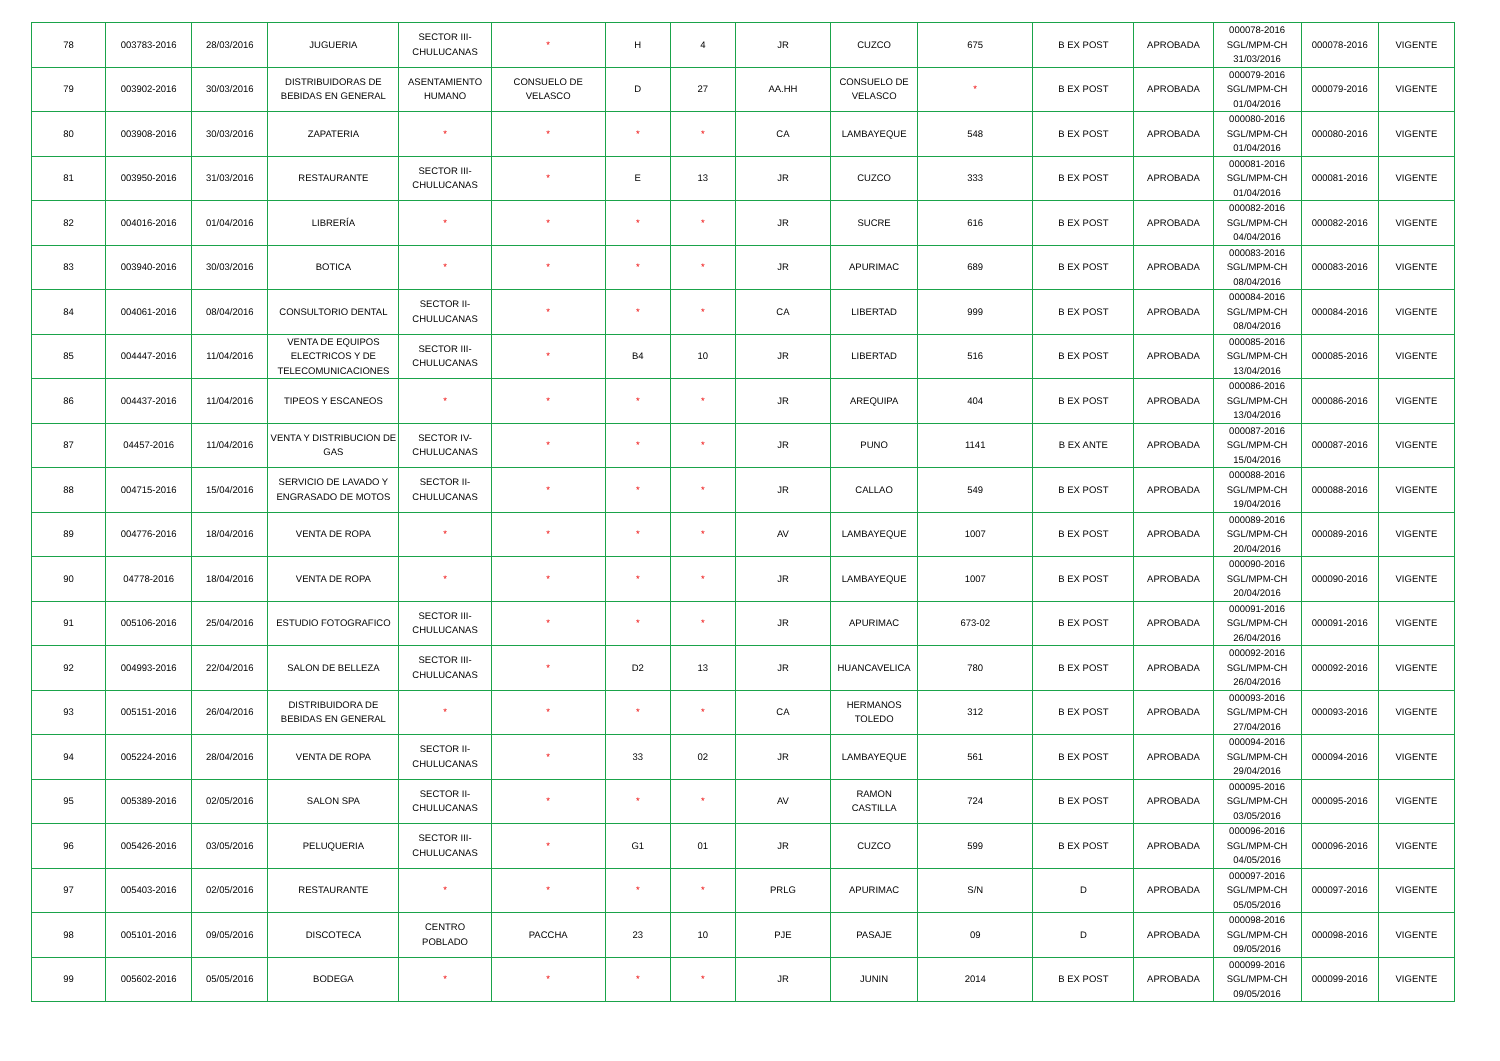| 78 | 003783-2016 | 28/03/2016 | JUGUERIA | SECTOR III-CHULUCANAS | * | H | 4 | JR | CUZCO | 675 | B EX POST | APROBADA | 000078-2016 SGL/MPM-CH 31/03/2016 | 000078-2016 | VIGENTE |
| 79 | 003902-2016 | 30/03/2016 | DISTRIBUIDORAS DE BEBIDAS EN GENERAL | ASENTAMIENTO HUMANO | CONSUELO DE VELASCO | D | 27 | AA.HH | CONSUELO DE VELASCO | * | B EX POST | APROBADA | 000079-2016 SGL/MPM-CH 01/04/2016 | 000079-2016 | VIGENTE |
| 80 | 003908-2016 | 30/03/2016 | ZAPATERIA | * | * | * | * | CA | LAMBAYEQUE | 548 | B EX POST | APROBADA | 000080-2016 SGL/MPM-CH 01/04/2016 | 000080-2016 | VIGENTE |
| 81 | 003950-2016 | 31/03/2016 | RESTAURANTE | SECTOR III-CHULUCANAS | * | E | 13 | JR | CUZCO | 333 | B EX POST | APROBADA | 000081-2016 SGL/MPM-CH 01/04/2016 | 000081-2016 | VIGENTE |
| 82 | 004016-2016 | 01/04/2016 | LIBRERÍA | * | * | * | * | JR | SUCRE | 616 | B EX POST | APROBADA | 000082-2016 SGL/MPM-CH 04/04/2016 | 000082-2016 | VIGENTE |
| 83 | 003940-2016 | 30/03/2016 | BOTICA | * | * | * | * | JR | APURIMAC | 689 | B EX POST | APROBADA | 000083-2016 SGL/MPM-CH 08/04/2016 | 000083-2016 | VIGENTE |
| 84 | 004061-2016 | 08/04/2016 | CONSULTORIO DENTAL | SECTOR II-CHULUCANAS | * | * | * | CA | LIBERTAD | 999 | B EX POST | APROBADA | 000084-2016 SGL/MPM-CH 08/04/2016 | 000084-2016 | VIGENTE |
| 85 | 004447-2016 | 11/04/2016 | VENTA DE EQUIPOS ELECTRICOS Y DE TELECOMUNICACIONES | SECTOR III-CHULUCANAS | * | B4 | 10 | JR | LIBERTAD | 516 | B EX POST | APROBADA | 000085-2016 SGL/MPM-CH 13/04/2016 | 000085-2016 | VIGENTE |
| 86 | 004437-2016 | 11/04/2016 | TIPEOS Y ESCANEOS | * | * | * | * | JR | AREQUIPA | 404 | B EX POST | APROBADA | 000086-2016 SGL/MPM-CH 13/04/2016 | 000086-2016 | VIGENTE |
| 87 | 04457-2016 | 11/04/2016 | VENTA Y DISTRIBUCION DE GAS | SECTOR IV-CHULUCANAS | * | * | * | JR | PUNO | 1141 | B EX ANTE | APROBADA | 000087-2016 SGL/MPM-CH 15/04/2016 | 000087-2016 | VIGENTE |
| 88 | 004715-2016 | 15/04/2016 | SERVICIO DE LAVADO Y ENGRASADO DE MOTOS | SECTOR II-CHULUCANAS | * | * | * | JR | CALLAO | 549 | B EX POST | APROBADA | 000088-2016 SGL/MPM-CH 19/04/2016 | 000088-2016 | VIGENTE |
| 89 | 004776-2016 | 18/04/2016 | VENTA DE ROPA | * | * | * | * | AV | LAMBAYEQUE | 1007 | B EX POST | APROBADA | 000089-2016 SGL/MPM-CH 20/04/2016 | 000089-2016 | VIGENTE |
| 90 | 04778-2016 | 18/04/2016 | VENTA DE ROPA | * | * | * | * | JR | LAMBAYEQUE | 1007 | B EX POST | APROBADA | 000090-2016 SGL/MPM-CH 20/04/2016 | 000090-2016 | VIGENTE |
| 91 | 005106-2016 | 25/04/2016 | ESTUDIO FOTOGRAFICO | SECTOR III-CHULUCANAS | * | * | * | JR | APURIMAC | 673-02 | B EX POST | APROBADA | 000091-2016 SGL/MPM-CH 26/04/2016 | 000091-2016 | VIGENTE |
| 92 | 004993-2016 | 22/04/2016 | SALON DE BELLEZA | SECTOR III-CHULUCANAS | * | D2 | 13 | JR | HUANCAVELICA | 780 | B EX POST | APROBADA | 000092-2016 SGL/MPM-CH 26/04/2016 | 000092-2016 | VIGENTE |
| 93 | 005151-2016 | 26/04/2016 | DISTRIBUIDORA DE BEBIDAS EN GENERAL | * | * | * | * | CA | HERMANOS TOLEDO | 312 | B EX POST | APROBADA | 000093-2016 SGL/MPM-CH 27/04/2016 | 000093-2016 | VIGENTE |
| 94 | 005224-2016 | 28/04/2016 | VENTA DE ROPA | SECTOR II-CHULUCANAS | * | 33 | 02 | JR | LAMBAYEQUE | 561 | B EX POST | APROBADA | 000094-2016 SGL/MPM-CH 29/04/2016 | 000094-2016 | VIGENTE |
| 95 | 005389-2016 | 02/05/2016 | SALON SPA | SECTOR II-CHULUCANAS | * | * | * | AV | RAMON CASTILLA | 724 | B EX POST | APROBADA | 000095-2016 SGL/MPM-CH 03/05/2016 | 000095-2016 | VIGENTE |
| 96 | 005426-2016 | 03/05/2016 | PELUQUERIA | SECTOR III-CHULUCANAS | * | G1 | 01 | JR | CUZCO | 599 | B EX POST | APROBADA | 000096-2016 SGL/MPM-CH 04/05/2016 | 000096-2016 | VIGENTE |
| 97 | 005403-2016 | 02/05/2016 | RESTAURANTE | * | * | * | * | PRLG | APURIMAC | S/N | D | APROBADA | 000097-2016 SGL/MPM-CH 05/05/2016 | 000097-2016 | VIGENTE |
| 98 | 005101-2016 | 09/05/2016 | DISCOTECA | CENTRO POBLADO | PACCHA | 23 | 10 | PJE | PASAJE | 09 | D | APROBADA | 000098-2016 SGL/MPM-CH 09/05/2016 | 000098-2016 | VIGENTE |
| 99 | 005602-2016 | 05/05/2016 | BODEGA | * | * | * | * | JR | JUNIN | 2014 | B EX POST | APROBADA | 000099-2016 SGL/MPM-CH 09/05/2016 | 000099-2016 | VIGENTE |